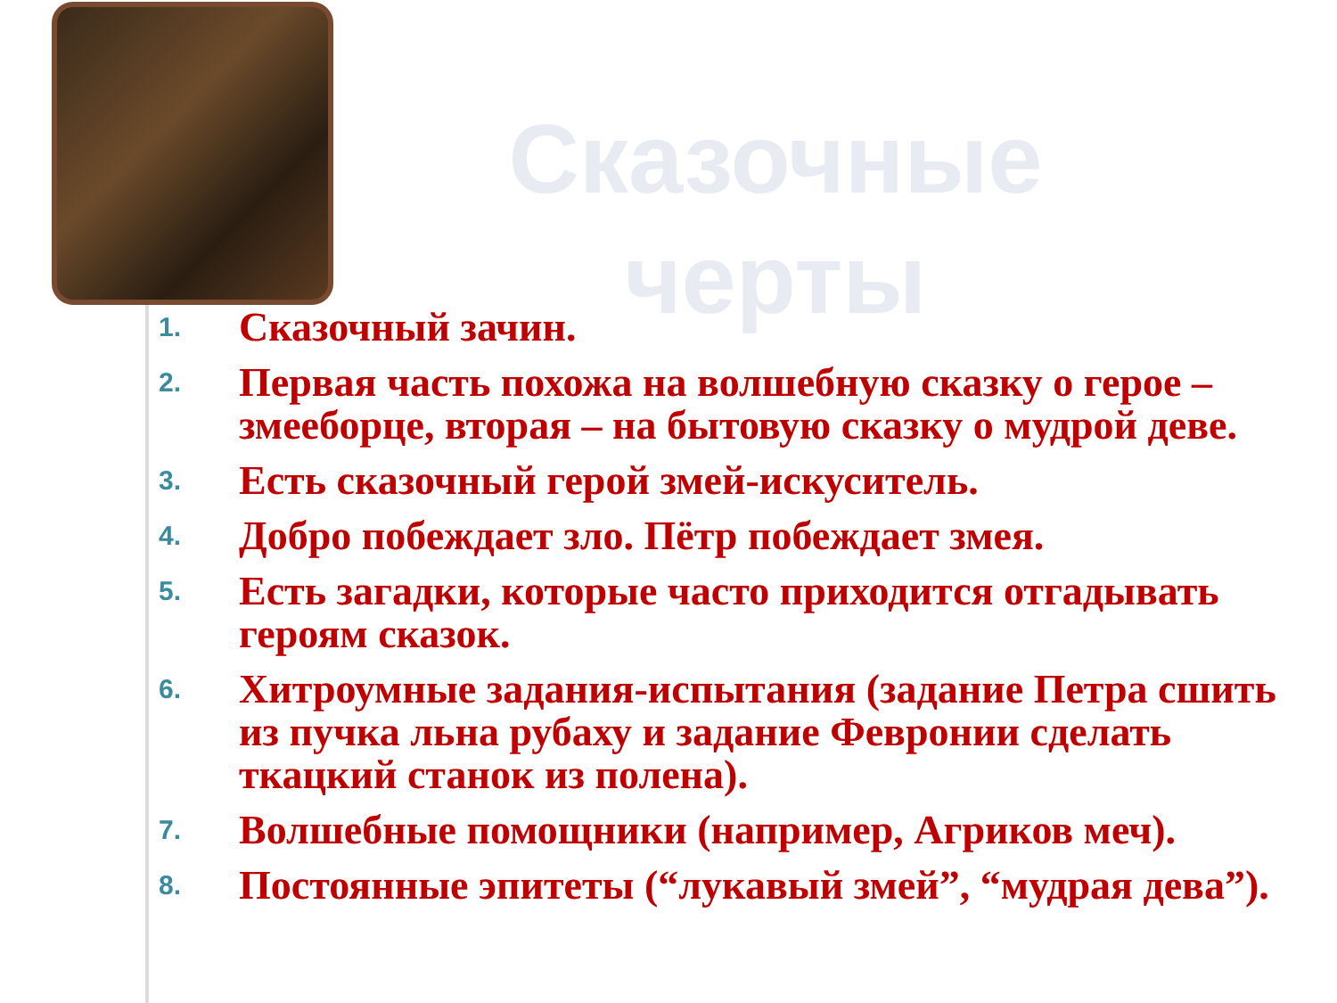Сказочные черты
1. Сказочный зачин.
2. Первая часть похожа на волшебную сказку о герое – змееборце, вторая – на бытовую сказку о мудрой деве.
3. Есть сказочный герой змей-искуситель.
4. Добро побеждает зло. Пётр побеждает змея.
5. Есть загадки, которые часто приходится отгадывать героям сказок.
6. Хитроумные задания-испытания (задание Петра сшить из пучка льна рубаху и задание Февронии сделать ткацкий станок из полена).
7. Волшебные помощники (например, Агриков меч).
8. Постоянные эпитеты (“лукавый змей”, “мудрая дева”).